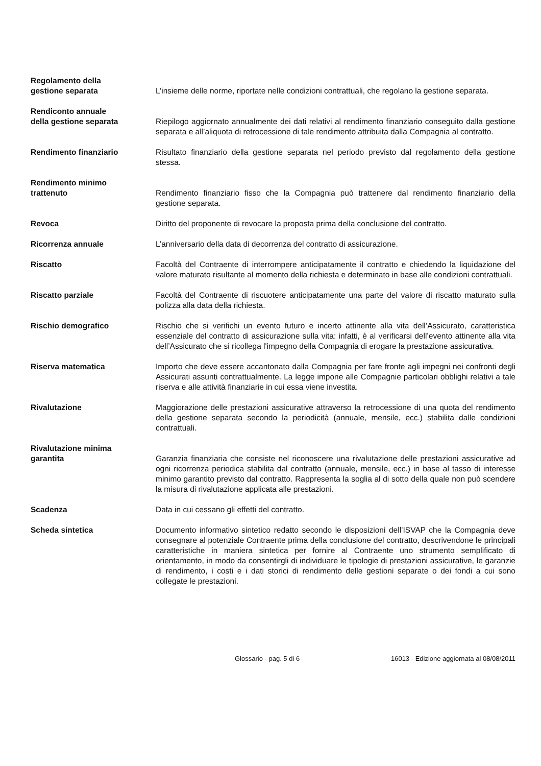Regolamento della
gestione separata
L’insieme delle norme, riportate nelle condizioni contrattuali, che regolano la gestione separata.
Rendiconto annuale
della gestione separata
Riepilogo aggiornato annualmente dei dati relativi al rendimento finanziario conseguito dalla gestione separata e all’aliquota di retrocessione di tale rendimento attribuita dalla Compagnia al contratto.
Rendimento finanziario Risultato finanziario della gestione separata nel periodo previsto dal regolamento della gestione stessa.
Rendimento minimo
trattenuto
Rendimento finanziario fisso che la Compagnia può trattenere dal rendimento finanziario della gestione separata.
Revoca Diritto del proponente di revocare la proposta prima della conclusione del contratto.
Ricorrenza annuale L’anniversario della data di decorrenza del contratto di assicurazione.
Riscatto Facoltà del Contraente di interrompere anticipatamente il contratto e chiedendo la liquidazione del valore maturato risultante al momento della richiesta e determinato in base alle condizioni contrattuali.
Riscatto parziale Facoltà del Contraente di riscuotere anticipatamente una parte del valore di riscatto maturato sulla polizza alla data della richiesta.
Rischio demografico Rischio che si verifichi un evento futuro e incerto attinente alla vita dell’Assicurato, caratteristica essenziale del contratto di assicurazione sulla vita: infatti, è al verificarsi dell’evento attinente alla vita dell’Assicurato che si ricollega l'impegno della Compagnia di erogare la prestazione assicurativa.
Riserva matematica Importo che deve essere accantonato dalla Compagnia per fare fronte agli impegni nei confronti degli Assicurati assunti contrattualmente. La legge impone alle Compagnie particolari obblighi relativi a tale riserva e alle attività finanziarie in cui essa viene investita.
Rivalutazione Maggiorazione delle prestazioni assicurative attraverso la retrocessione di una quota del rendimento della gestione separata secondo la periodicità (annuale, mensile, ecc.) stabilita dalle condizioni contrattuali.
Rivalutazione minima
garantita
Garanzia finanziaria che consiste nel riconoscere una rivalutazione delle prestazioni assicurative ad ogni ricorrenza periodica stabilita dal contratto (annuale, mensile, ecc.) in base al tasso di interesse minimo garantito previsto dal contratto. Rappresenta la soglia al di sotto della quale non può scendere la misura di rivalutazione applicata alle prestazioni.
Scadenza Data in cui cessano gli effetti del contratto.
Scheda sintetica Documento informativo sintetico redatto secondo le disposizioni dell’ISVAP che la Compagnia deve consegnare al potenziale Contraente prima della conclusione del contratto, descrivendone le principali caratteristiche in maniera sintetica per fornire al Contraente uno strumento semplificato di orientamento, in modo da consentirgli di individuare le tipologie di prestazioni assicurative, le garanzie di rendimento, i costi e i dati storici di rendimento delle gestioni separate o dei fondi a cui sono collegate le prestazioni.
Glossario - pag. 5 di 6 16013 - Edizione aggiornata al 08/08/2011